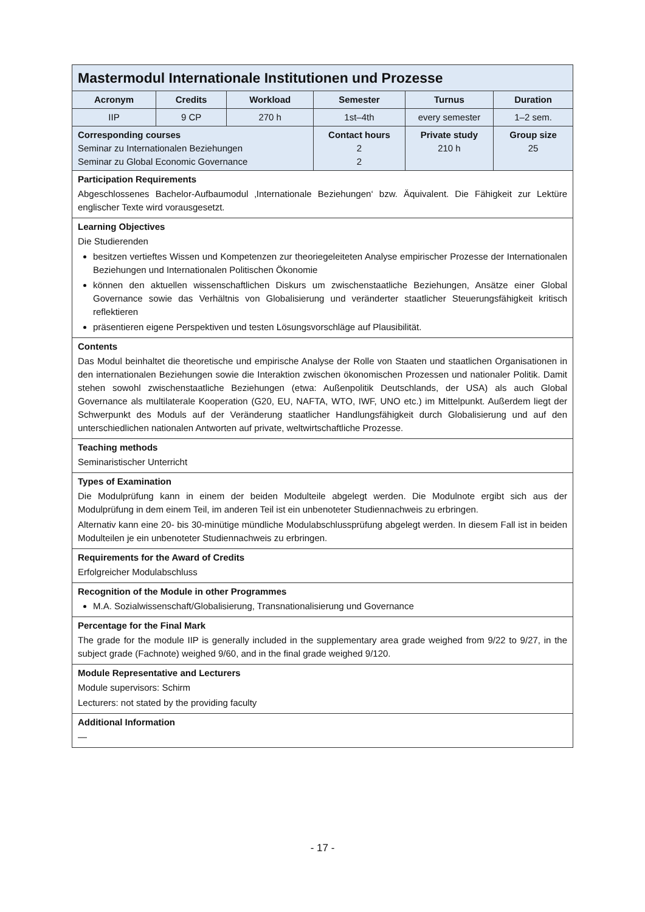| Mastermodul Internationale Institutionen und Prozesse | | | | | |
| Acronym | Credits | Workload | Semester | Turnus | Duration |
| IIP | 9 CP | 270 h | 1st–4th | every semester | 1–2 sem. |
| Corresponding courses Seminar zu Internationalen Beziehungen Seminar zu Global Economic Governance | | | Contact hours 2 2 | Private study 210 h | Group size 25 |
| Participation Requirements Abgeschlossenes Bachelor-Aufbaumodul ‚Internationale Beziehungen‘ bzw. Äquivalent. Die Fähigkeit zur Lektüre englischer Texte wird vorausgesetzt. | | | | | |
| Learning Objectives Die Studierenden besitzen vertieftes Wissen und Kompetenzen zur theoriegeleiteten Analyse empirischer Prozesse der Internationalen Beziehungen und Internationalen Politischen Ökonomie können den aktuellen wissenschaftlichen Diskurs um zwischenstaatliche Beziehungen, Ansätze einer Global Governance sowie das Verhältnis von Globalisierung und veränderter staatlicher Steuerungsfähigkeit kritisch reflektieren präsentieren eigene Perspektiven und testen Lösungsvorschläge auf Plausibilität. | | | | | |
| Contents Das Modul beinhaltet die theoretische und empirische Analyse der Rolle von Staaten und staatlichen Organisationen in den internationalen Beziehungen sowie die Interaktion zwischen ökonomischen Prozessen und nationaler Politik. Damit stehen sowohl zwischenstaatliche Beziehungen (etwa: Außenpolitik Deutschlands, der USA) als auch Global Governance als multilaterale Kooperation (G20, EU, NAFTA, WTO, IWF, UNO etc.) im Mittelpunkt. Außerdem liegt der Schwerpunkt des Moduls auf der Veränderung staatlicher Handlungsfähigkeit durch Globalisierung und auf den unterschiedlichen nationalen Antworten auf private, weltwirtschaftliche Prozesse. | | | | | |
| Teaching methods Seminaristischer Unterricht | | | | | |
| Types of Examination Die Modulprüfung kann in einem der beiden Modulteile abgelegt werden. Die Modulnote ergibt sich aus der Modulprüfung in dem einem Teil, im anderen Teil ist ein unbenoteter Studiennachweis zu erbringen. Alternativ kann eine 20- bis 30-minütige mündliche Modulabschlussprüfung abgelegt werden. In diesem Fall ist in beiden Modulteilen je ein unbenoteter Studiennachweis zu erbringen. | | | | | |
| Requirements for the Award of Credits Erfolgreicher Modulabschluss | | | | | |
| Recognition of the Module in other Programmes M.A. Sozialwissenschaft/Globalisierung, Transnationalisierung und Governance | | | | | |
| Percentage for the Final Mark The grade for the module IIP is generally included in the supplementary area grade weighed from 9/22 to 9/27, in the subject grade (Fachnote) weighed 9/60, and in the final grade weighed 9/120. | | | | | |
| Module Representative and Lecturers Module supervisors: Schirm Lecturers: not stated by the providing faculty | | | | | |
| Additional Information — | | | | | |
- 17 -